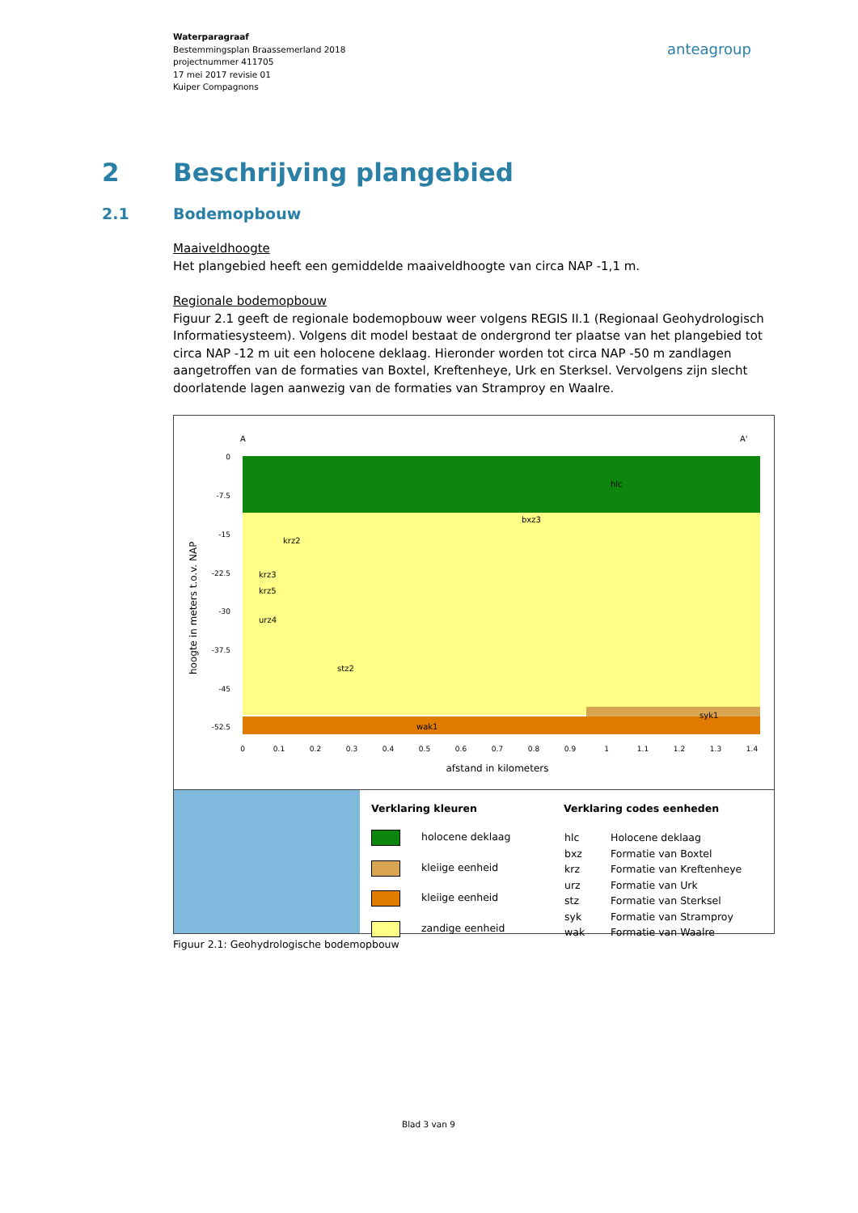Waterparagraaf
Bestemmingsplan Braassemerland 2018
projectnummer 411705
17 mei 2017 revisie 01
Kuiper Compagnons
anteagroup
2 Beschrijving plangebied
2.1 Bodemopbouw
Maaiveldhoogte
Het plangebied heeft een gemiddelde maaiveldhoogte van circa NAP -1,1 m.
Regionale bodemopbouw
Figuur 2.1 geeft de regionale bodemopbouw weer volgens REGIS II.1 (Regionaal Geohydrologisch Informatiesysteem). Volgens dit model bestaat de ondergrond ter plaatse van het plangebied tot circa NAP -12 m uit een holocene deklaag. Hieronder worden tot circa NAP -50 m zandlagen aangetroffen van de formaties van Boxtel, Kreftenheye, Urk en Sterksel. Vervolgens zijn slecht doorlatende lagen aanwezig van de formaties van Stramproy en Waalre.
A
A'
hlc
bxz3
krz2
krz3
krz5
urz4
stz2
syk1
wak1
0
-7.5
-15
-22.5
-30
-37.5
-45
-52.5
0
0.1
0.2
0.3
0.4
0.5
0.6
0.7
0.8
0.9
1
1.1
1.2
1.3
1.4
afstand in kilometers
hoogte in meters t.o.v. NAP
Verklaring kleuren
holocene deklaag
kleiige eenheid
kleiige eenheid
zandige eenheid
Verklaring codes eenheden
| hlc | Holocene deklaag |
| bxz | Formatie van Boxtel |
| krz | Formatie van Kreftenheye |
| urz | Formatie van Urk |
| stz | Formatie van Sterksel |
| syk | Formatie van Stramproy |
| wak | Formatie van Waalre |
Figuur 2.1: Geohydrologische bodemopbouw
Blad 3 van 9